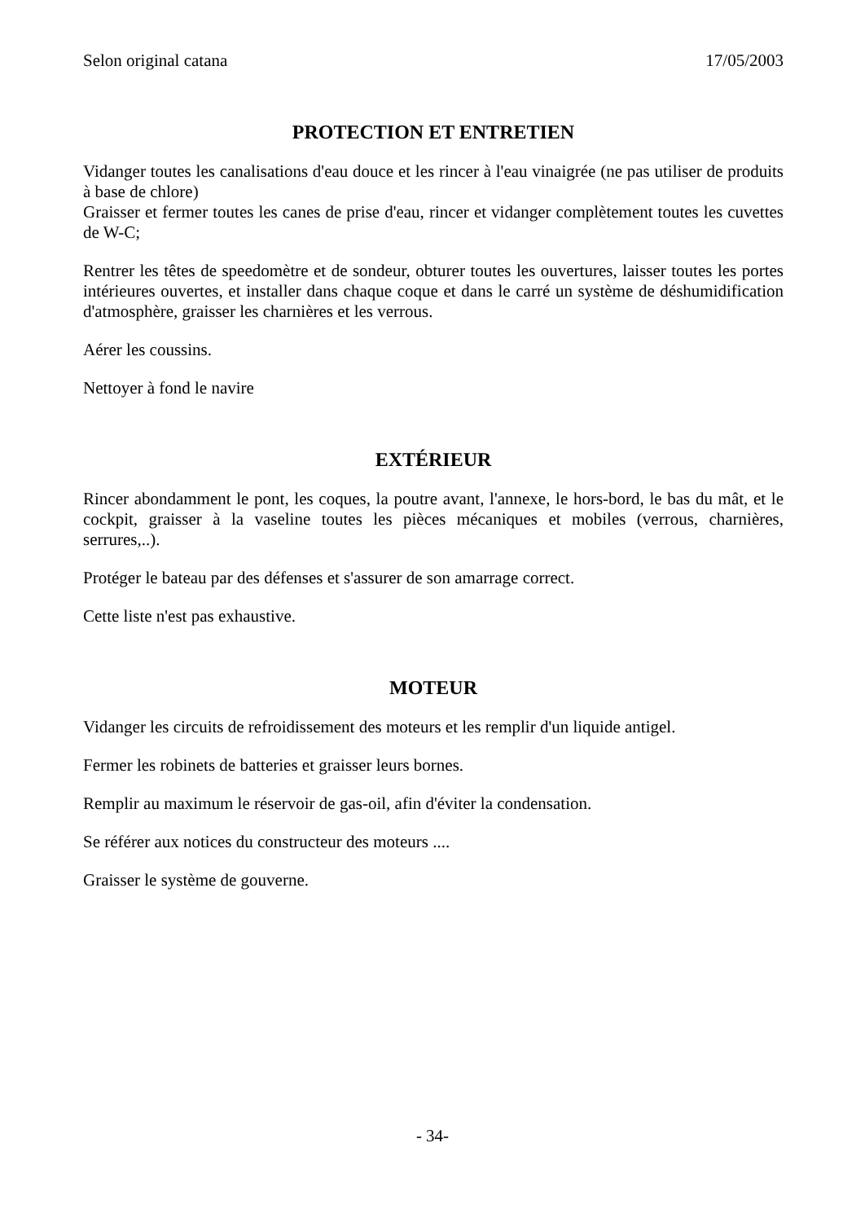Selon original catana 17/05/2003
PROTECTION ET ENTRETIEN
Vidanger toutes les canalisations d'eau douce et les rincer à l'eau vinaigrée (ne pas utiliser de produits à base de chlore)
Graisser et fermer toutes les canes de prise d'eau, rincer et vidanger complètement toutes les cuvettes de W-C;
Rentrer les têtes de speedomètre et de sondeur, obturer toutes les ouvertures, laisser toutes les portes intérieures ouvertes, et installer dans chaque coque et dans le carré un système de déshumidification d'atmosphère, graisser les charnières et les verrous.
Aérer les coussins.
Nettoyer à fond le navire
EXTÉRIEUR
Rincer abondamment le pont, les coques, la poutre avant, l'annexe, le hors-bord, le bas du mât, et le cockpit, graisser à la vaseline toutes les pièces mécaniques et mobiles (verrous, charnières, serrures,..).
Protéger le bateau par des défenses et s'assurer de son amarrage correct.
Cette liste n'est pas exhaustive.
MOTEUR
Vidanger les circuits de refroidissement des moteurs et les remplir d'un liquide antigel.
Fermer les robinets de batteries et graisser leurs bornes.
Remplir au maximum le réservoir de gas-oil, afin d'éviter la condensation.
Se référer aux notices du constructeur des moteurs ....
Graisser le système de gouverne.
- 34-